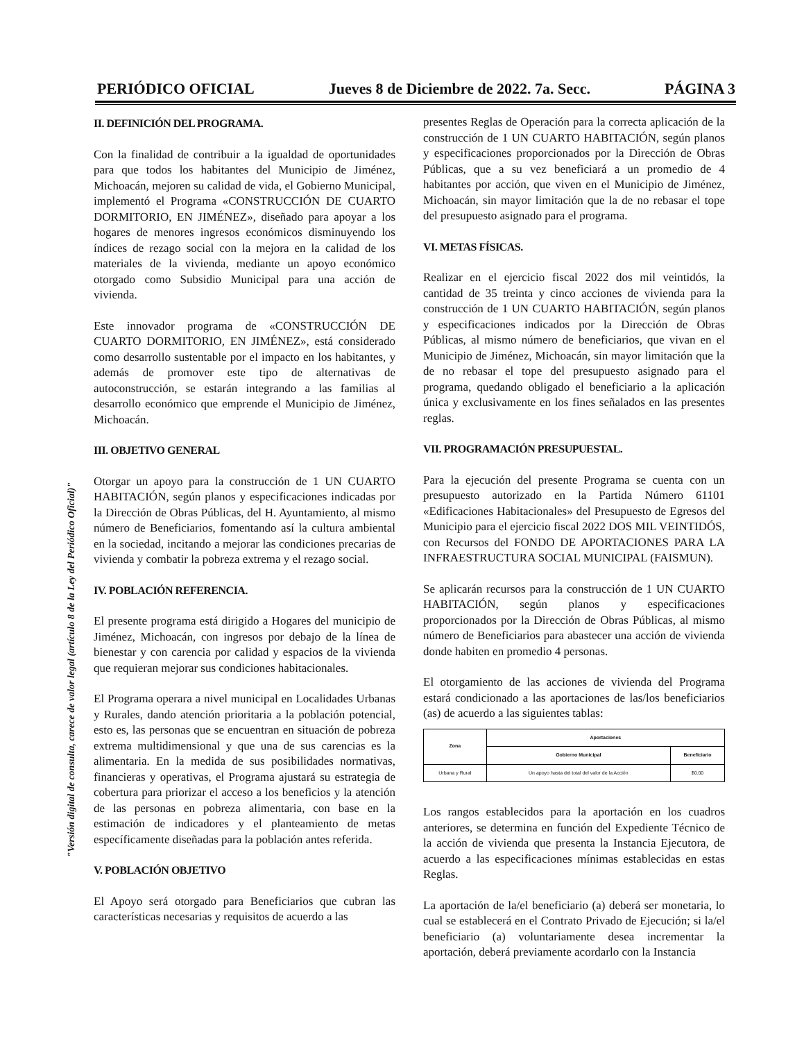PERIÓDICO OFICIAL Jueves 8 de Diciembre de 2022. 7a. Secc. PÁGINA 3
II. DEFINICIÓN DEL PROGRAMA.
Con la finalidad de contribuir a la igualdad de oportunidades para que todos los habitantes del Municipio de Jiménez, Michoacán, mejoren su calidad de vida, el Gobierno Municipal, implementó el Programa «CONSTRUCCIÓN DE CUARTO DORMITORIO, EN JIMÉNEZ», diseñado para apoyar a los hogares de menores ingresos económicos disminuyendo los índices de rezago social con la mejora en la calidad de los materiales de la vivienda, mediante un apoyo económico otorgado como Subsidio Municipal para una acción de vivienda.
Este innovador programa de «CONSTRUCCIÓN DE CUARTO DORMITORIO, EN JIMÉNEZ», está considerado como desarrollo sustentable por el impacto en los habitantes, y además de promover este tipo de alternativas de autoconstrucción, se estarán integrando a las familias al desarrollo económico que emprende el Municipio de Jiménez, Michoacán.
III. OBJETIVO GENERAL
Otorgar un apoyo para la construcción de 1 UN CUARTO HABITACIÓN, según planos y especificaciones indicadas por la Dirección de Obras Públicas, del H. Ayuntamiento, al mismo número de Beneficiarios, fomentando así la cultura ambiental en la sociedad, incitando a mejorar las condiciones precarias de vivienda y combatir la pobreza extrema y el rezago social.
IV. POBLACIÓN REFERENCIA.
El presente programa está dirigido a Hogares del municipio de Jiménez, Michoacán, con ingresos por debajo de la línea de bienestar y con carencia por calidad y espacios de la vivienda que requieran mejorar sus condiciones habitacionales.
El Programa operara a nivel municipal en Localidades Urbanas y Rurales, dando atención prioritaria a la población potencial, esto es, las personas que se encuentran en situación de pobreza extrema multidimensional y que una de sus carencias es la alimentaria. En la medida de sus posibilidades normativas, financieras y operativas, el Programa ajustará su estrategia de cobertura para priorizar el acceso a los beneficios y la atención de las personas en pobreza alimentaria, con base en la estimación de indicadores y el planteamiento de metas específicamente diseñadas para la población antes referida.
V. POBLACIÓN OBJETIVO
El Apoyo será otorgado para Beneficiarios que cubran las características necesarias y requisitos de acuerdo a las
presentes Reglas de Operación para la correcta aplicación de la construcción de 1 UN CUARTO HABITACIÓN, según planos y especificaciones proporcionados por la Dirección de Obras Públicas, que a su vez beneficiará a un promedio de 4 habitantes por acción, que viven en el Municipio de Jiménez, Michoacán, sin mayor limitación que la de no rebasar el tope del presupuesto asignado para el programa.
VI. METAS FÍSICAS.
Realizar en el ejercicio fiscal 2022 dos mil veintidós, la cantidad de 35 treinta y cinco acciones de vivienda para la construcción de 1 UN CUARTO HABITACIÓN, según planos y especificaciones indicados por la Dirección de Obras Públicas, al mismo número de beneficiarios, que vivan en el Municipio de Jiménez, Michoacán, sin mayor limitación que la de no rebasar el tope del presupuesto asignado para el programa, quedando obligado el beneficiario a la aplicación única y exclusivamente en los fines señalados en las presentes reglas.
VII. PROGRAMACIÓN PRESUPUESTAL.
Para la ejecución del presente Programa se cuenta con un presupuesto autorizado en la Partida Número 61101 «Edificaciones Habitacionales» del Presupuesto de Egresos del Municipio para el ejercicio fiscal 2022 DOS MIL VEINTIDÓS, con Recursos del FONDO DE APORTACIONES PARA LA INFRAESTRUCTURA SOCIAL MUNICIPAL (FAISMUN).
Se aplicarán recursos para la construcción de 1 UN CUARTO HABITACIÓN, según planos y especificaciones proporcionados por la Dirección de Obras Públicas, al mismo número de Beneficiarios para abastecer una acción de vivienda donde habiten en promedio 4 personas.
El otorgamiento de las acciones de vivienda del Programa estará condicionado a las aportaciones de las/los beneficiarios (as) de acuerdo a las siguientes tablas:
| Zona | Aportaciones | |
| --- | --- | --- |
| | Gobierno Municipal | Beneficiario |
| Urbana y Rural | Un apoyo hasta del total del valor de la Acción | $0.00 |
Los rangos establecidos para la aportación en los cuadros anteriores, se determina en función del Expediente Técnico de la acción de vivienda que presenta la Instancia Ejecutora, de acuerdo a las especificaciones mínimas establecidas en estas Reglas.
La aportación de la/el beneficiario (a) deberá ser monetaria, lo cual se establecerá en el Contrato Privado de Ejecución; si la/el beneficiario (a) voluntariamente desea incrementar la aportación, deberá previamente acordarlo con la Instancia
"Versión digital de consulta, carece de valor legal (artículo 8 de la Ley del Periódico Oficial)"